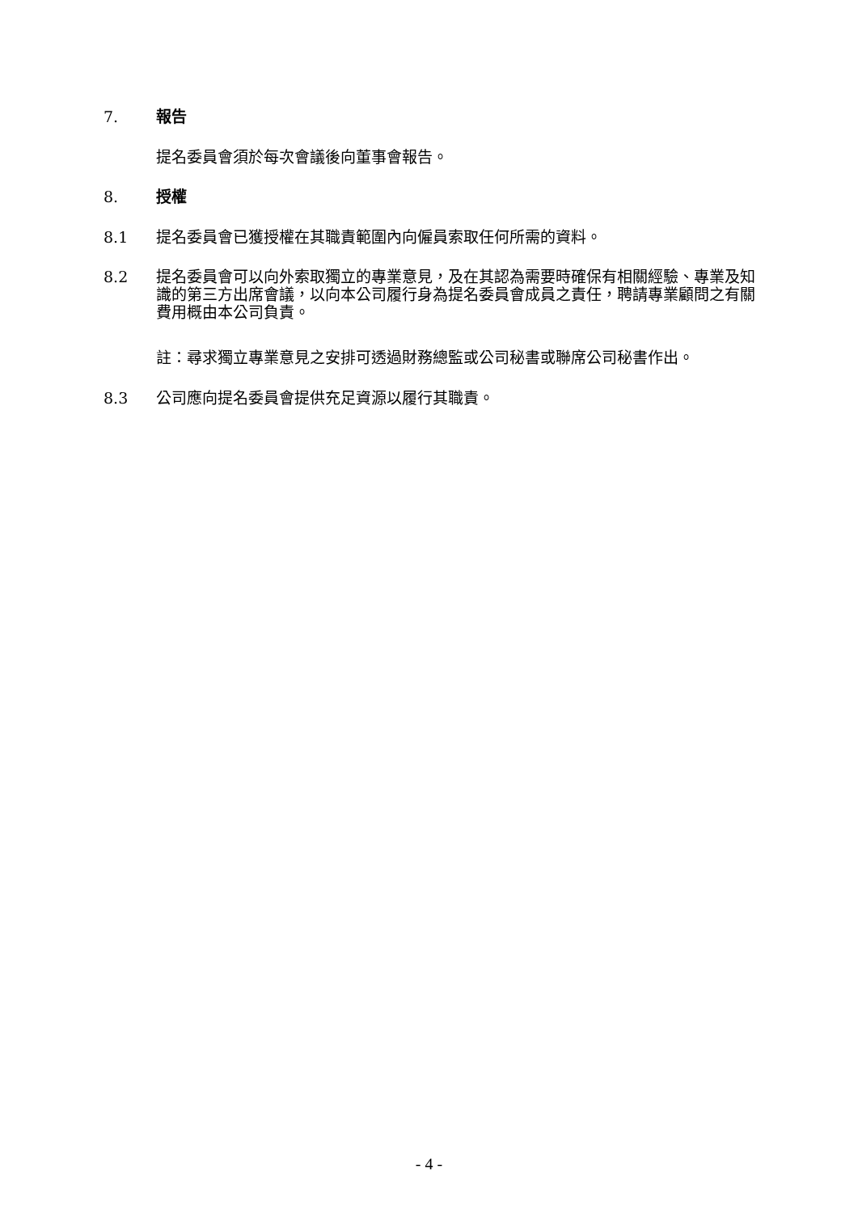7. 報告
提名委員會須於每次會議後向董事會報告。
8. 授權
8.1 提名委員會已獲授權在其職責範圍內向僱員索取任何所需的資料。
8.2 提名委員會可以向外索取獨立的專業意見，及在其認為需要時確保有相關經驗、專業及知識的第三方出席會議，以向本公司履行身為提名委員會成員之責任，聘請專業顧問之有關費用概由本公司負責。
註：尋求獨立專業意見之安排可透過財務總監或公司秘書或聯席公司秘書作出。
8.3 公司應向提名委員會提供充足資源以履行其職責。
- 4 -